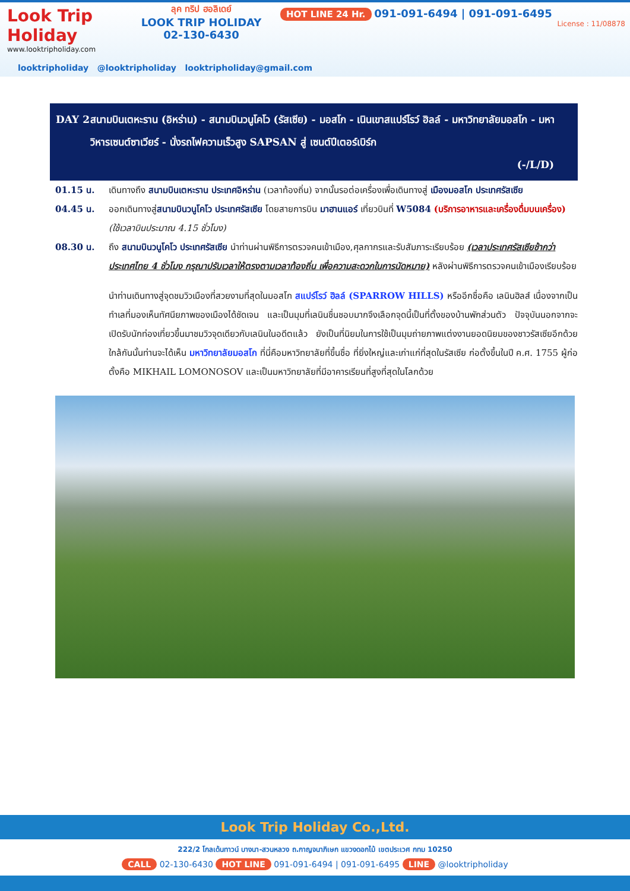Look Trip
Holiday
www.looktripholiday.com
ลุค ทริป ฮอลิเดย์
LOOK TRIP HOLIDAY
02-130-6430
HOT LINE 24 Hr. 091-091-6494 | 091-091-6495
License : 11/08878
looktripholiday @looktripholiday looktripholiday@gmail.com
DAY 2 สนามบินเตหะราน (อิหร่าน) - สนามบินวนูโคโว (รัสเซีย) - มอสโก - เนินเขาสแปร์โรว์ ฮิลล์ - มหาวิทยาลัยมอสโก - มหาวิหารเซนต์ซาเวียร์ - นั่งรถไฟความเร็วสูง SAPSAN สู่ เซนต์ปีเตอร์เบิร์ก
(-/L/D)
01.15 น. เดินทางถึง สนามบินเตหะราน ประเทศอิหร่าน (เวลาท้องถิ่น) จากนั้นรอต่อเครื่องเพื่อเดินทางสู่ เมืองมอสโก ประเทศรัสเซีย
04.45 น. ออกเดินทางสู่สนามบินวนูโคโว ประเทศรัสเซีย โดยสายการบิน มาฮานแอร์ เที่ยวบินที่ W5084 (บริการอาหารและเครื่องดื่มบนเครื่อง) (ใช้เวลาบินประมาณ 4.15 ชั่วโมง)
08.30 น. ถึง สนามบินวนูโคโว ประเทศรัสเซีย นำท่านผ่านพิธีการตรวจคนเข้าเมือง,ศุลกากรและรับสัมภาระเรียบร้อย (เวลาประเทศรัสเซียช้ากว่าประเทศไทย 4 ชั่วโมง กรุณาปรับเวลาให้ตรงตามเวลาท้องถิ่น เพื่อความสะดวกในการนัดหมาย) หลังผ่านพิธีการตรวจคนเข้าเมืองเรียบร้อย
นำท่านเดินทางสู่จุดชมวิวเมืองที่สวยงามที่สุดในมอสโก สแปร์โรว์ ฮิลล์ (SPARROW HILLS) หรืออีกชื่อคือ เลนินฮิลส์ เนื่องจากเป็นทำเลที่มองเห็นทัศนียภาพของเมืองได้ชัดเจน และเป็นมุมที่เลนินชื่นชอบมากจึงเลือกจุดนี้เป็นที่ตั้งของบ้านพักส่วนตัว ปัจจุบันนอกจากจะเปิดรับนักท่องเที่ยวขึ้นมาชมวิวจุดเดียวกับเลนินในอดีตแล้ว ยังเป็นที่นิยมในการใช้เป็นมุมถ่ายภาพแต่งงานยอดนิยมของชาวรัสเซียอีกด้วย ใกล้กันนั้นท่านจะได้เห็น มหาวิทยาลัยมอสโก ที่นี่คือมหาวิทยาลัยที่ขึ้นชื่อ ที่ยิ่งใหญ่และเก่าแก่ที่สุดในรัสเซีย ก่อตั้งขึ้นในปี ค.ศ. 1755 ผู้ก่อตั้งคือ MIKHAIL LOMONOSOV และเป็นมหาวิทยาลัยที่มีอาคารเรียนที่สูงที่สุดในโลกด้วย
Look Trip Holiday Co.,Ltd.
222/2 โกลเด้นทาวน์ บางนา-สวนหลวง ถ.กาญจนาภิเษก แขวงดอกไม้ เขตประเวศ กทม 10250
CALL 02-130-6430 HOT LINE 091-091-6494 | 091-091-6495 LINE @looktripholiday